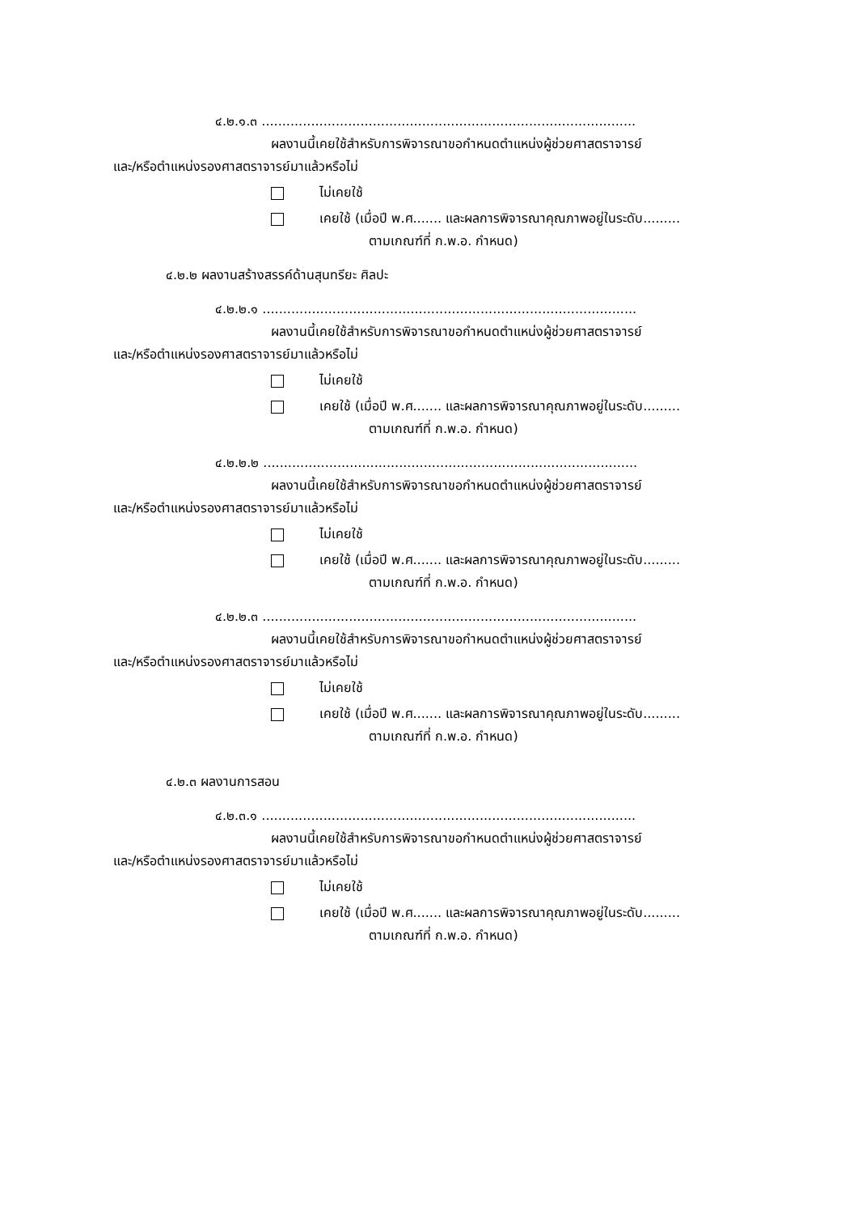๔.๒.๑.๓ ...........................................................................................
ผลงานนี้เคยใช้สำหรับการพิจารณาขอกำหนดตำแหน่งผู้ช่วยศาสตราจารย์
และ/หรือตำแหน่งรองศาสตราจารย์มาแล้วหรือไม่
ไม่เคยใช้
เคยใช้ (เมื่อปี พ.ศ....... และผลการพิจารณาคุณภาพอยู่ในระดับ.........
ตามเกณฑ์ที่ ก.พ.อ. กำหนด)
๔.๒.๒ ผลงานสร้างสรรค์ด้านสุนทรียะ ศิลปะ
๔.๒.๒.๑ ...........................................................................................
ผลงานนี้เคยใช้สำหรับการพิจารณาขอกำหนดตำแหน่งผู้ช่วยศาสตราจารย์
และ/หรือตำแหน่งรองศาสตราจารย์มาแล้วหรือไม่
ไม่เคยใช้
เคยใช้ (เมื่อปี พ.ศ....... และผลการพิจารณาคุณภาพอยู่ในระดับ.........
ตามเกณฑ์ที่ ก.พ.อ. กำหนด)
๔.๒.๒.๒ ...........................................................................................
ผลงานนี้เคยใช้สำหรับการพิจารณาขอกำหนดตำแหน่งผู้ช่วยศาสตราจารย์
และ/หรือตำแหน่งรองศาสตราจารย์มาแล้วหรือไม่
ไม่เคยใช้
เคยใช้ (เมื่อปี พ.ศ....... และผลการพิจารณาคุณภาพอยู่ในระดับ.........
ตามเกณฑ์ที่ ก.พ.อ. กำหนด)
๔.๒.๒.๓ ...........................................................................................
ผลงานนี้เคยใช้สำหรับการพิจารณาขอกำหนดตำแหน่งผู้ช่วยศาสตราจารย์
และ/หรือตำแหน่งรองศาสตราจารย์มาแล้วหรือไม่
ไม่เคยใช้
เคยใช้ (เมื่อปี พ.ศ....... และผลการพิจารณาคุณภาพอยู่ในระดับ.........
ตามเกณฑ์ที่ ก.พ.อ. กำหนด)
๔.๒.๓ ผลงานการสอน
๔.๒.๓.๑ ...........................................................................................
ผลงานนี้เคยใช้สำหรับการพิจารณาขอกำหนดตำแหน่งผู้ช่วยศาสตราจารย์
และ/หรือตำแหน่งรองศาสตราจารย์มาแล้วหรือไม่
ไม่เคยใช้
เคยใช้ (เมื่อปี พ.ศ....... และผลการพิจารณาคุณภาพอยู่ในระดับ.........
ตามเกณฑ์ที่ ก.พ.อ. กำหนด)